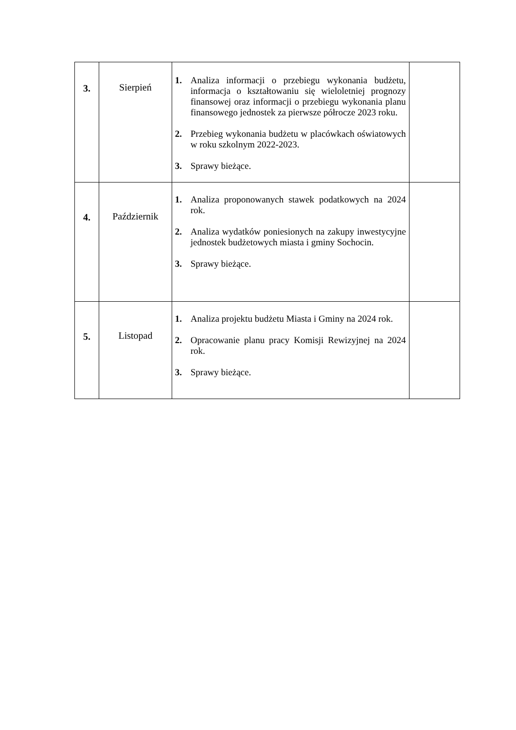| 3. | Sierpień | 1. Analiza informacji o przebiegu wykonania budżetu, informacja o kształtowaniu się wieloletniej prognozy finansowej oraz informacji o przebiegu wykonania planu finansowego jednostek za pierwsze półrocze 2023 roku. 2. Przebieg wykonania budżetu w placówkach oświatowych w roku szkolnym 2022-2023. 3. Sprawy bieżące. | |
| 4. | Październik | 1. Analiza proponowanych stawek podatkowych na 2024 rok. 2. Analiza wydatków poniesionych na zakupy inwestycyjne jednostek budżetowych miasta i gminy Sochocin. 3. Sprawy bieżące. | |
| 5. | Listopad | 1. Analiza projektu budżetu Miasta i Gminy na 2024 rok. 2. Opracowanie planu pracy Komisji Rewizyjnej na 2024 rok. 3. Sprawy bieżące. | |